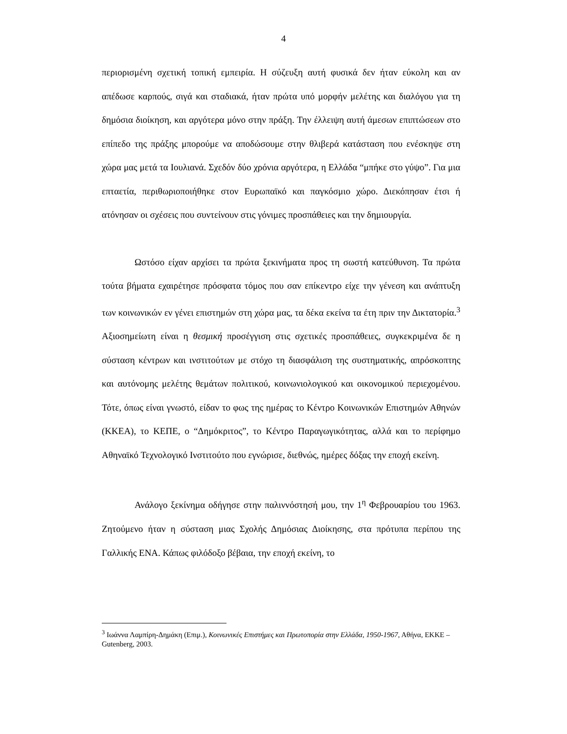4
περιορισμένη σχετική τοπική εμπειρία. Η σύζευξη αυτή φυσικά δεν ήταν εύκολη και αν απέδωσε καρπούς, σιγά και σταδιακά, ήταν πρώτα υπό μορφήν μελέτης και διαλόγου για τη δημόσια διοίκηση, και αργότερα μόνο στην πράξη. Την έλλειψη αυτή άμεσων επιπτώσεων στο επίπεδο της πράξης μπορούμε να αποδώσουμε στην θλιβερά κατάσταση που ενέσκηψε στη χώρα μας μετά τα Ιουλιανά. Σχεδόν δύο χρόνια αργότερα, η Ελλάδα “μπήκε στο γύψο”. Για μια επταετία, περιθωριοποιήθηκε στον Ευρωπαϊκό και παγκόσμιο χώρο. Διεκόπησαν έτσι ή ατόνησαν οι σχέσεις που συντείνουν στις γόνιμες προσπάθειες και την δημιουργία.
Ωστόσο είχαν αρχίσει τα πρώτα ξεκινήματα προς τη σωστή κατεύθυνση. Τα πρώτα τούτα βήματα εχαιρέτησε πρόσφατα τόμος που σαν επίκεντρο είχε την γένεση και ανάπτυξη των κοινωνικών εν γένει επιστημών στη χώρα μας, τα δέκα εκείνα τα έτη πριν την Δικτατορία.<sup>3</sup> Αξιοσημείωτη είναι η θεσμική προσέγγιση στις σχετικές προσπάθειες, συγκεκριμένα δε η σύσταση κέντρων και ινστιτούτων με στόχο τη διασφάλιση της συστηματικής, απρόσκοπτης και αυτόνομης μελέτης θεμάτων πολιτικού, κοινωνιολογικού και οικονομικού περιεχομένου. Τότε, όπως είναι γνωστό, είδαν το φως της ημέρας το Κέντρο Κοινωνικών Επιστημών Αθηνών (ΚΚΕΑ), το ΚΕΠΕ, ο “Δημόκριτος”, το Κέντρο Παραγωγικότητας, αλλά και το περίφημο Αθηναϊκό Τεχνολογικό Ινστιτούτο που εγνώρισε, διεθνώς, ημέρες δόξας την εποχή εκείνη.
Ανάλογο ξεκίνημα οδήγησε στην παλιννόστησή μου, την 1<sup>η</sup> Φεβρουαρίου του 1963. Ζητούμενο ήταν η σύσταση μιας Σχολής Δημόσιας Διοίκησης, στα πρότυπα περίπου της Γαλλικής ΕΝΑ. Κάπως φιλόδοξο βέβαια, την εποχή εκείνη, το
<sup>3</sup> Ιωάννα Λαμπίρη-Δημάκη (Επιμ.), Κοινωνικές Επιστήμες και Πρωτοπορία στην Ελλάδα, 1950-1967, Αθήνα, ΕΚΚΕ – Gutenberg, 2003.